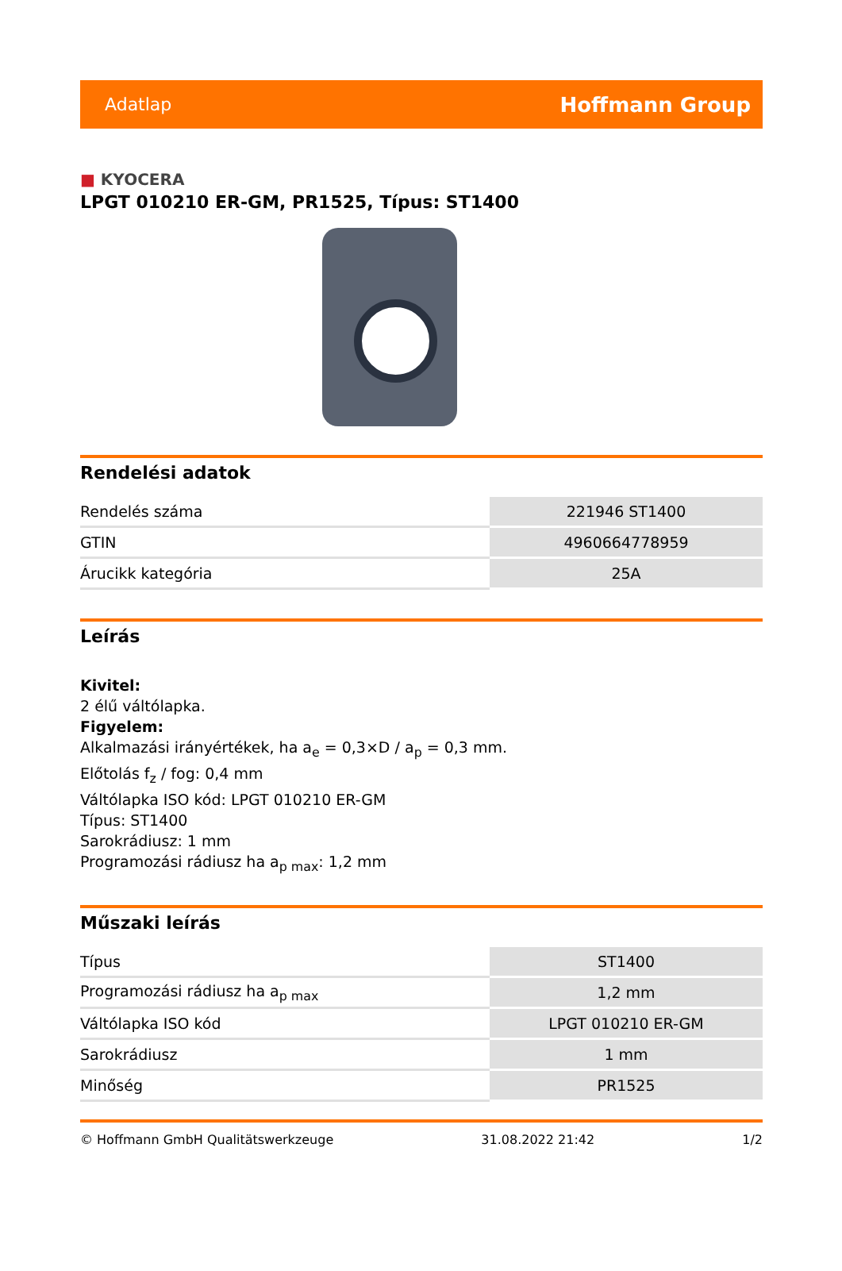Adatlap Hoffmann Group
■ KYOCERA
LPGT 010210 ER-GM, PR1525, Típus: ST1400
Rendelési adatok
| Rendelés száma | 221946 ST1400 |
| GTIN | 4960664778959 |
| Árucikk kategória | 25A |
Leírás
Kivitel:
2 élű váltólapka.
Figyelem:
Alkalmazási irányértékek, ha a<sub>e</sub> = 0,3×D / a<sub>p</sub> = 0,3 mm.
Előtolás f<sub>z</sub> / fog: 0,4 mm
Váltólapka ISO kód: LPGT 010210 ER-GM
Típus: ST1400
Sarokrádiusz: 1 mm
Programozási rádiusz ha a<sub>p max</sub>: 1,2 mm
Műszaki leírás
| Típus | ST1400 |
| Programozási rádiusz ha a<sub>p max</sub> | 1,2 mm |
| Váltólapka ISO kód | LPGT 010210 ER-GM |
| Sarokrádiusz | 1 mm |
| Minőség | PR1525 |
© Hoffmann GmbH Qualitätswerkzeuge 31.08.2022 21:42 1/2